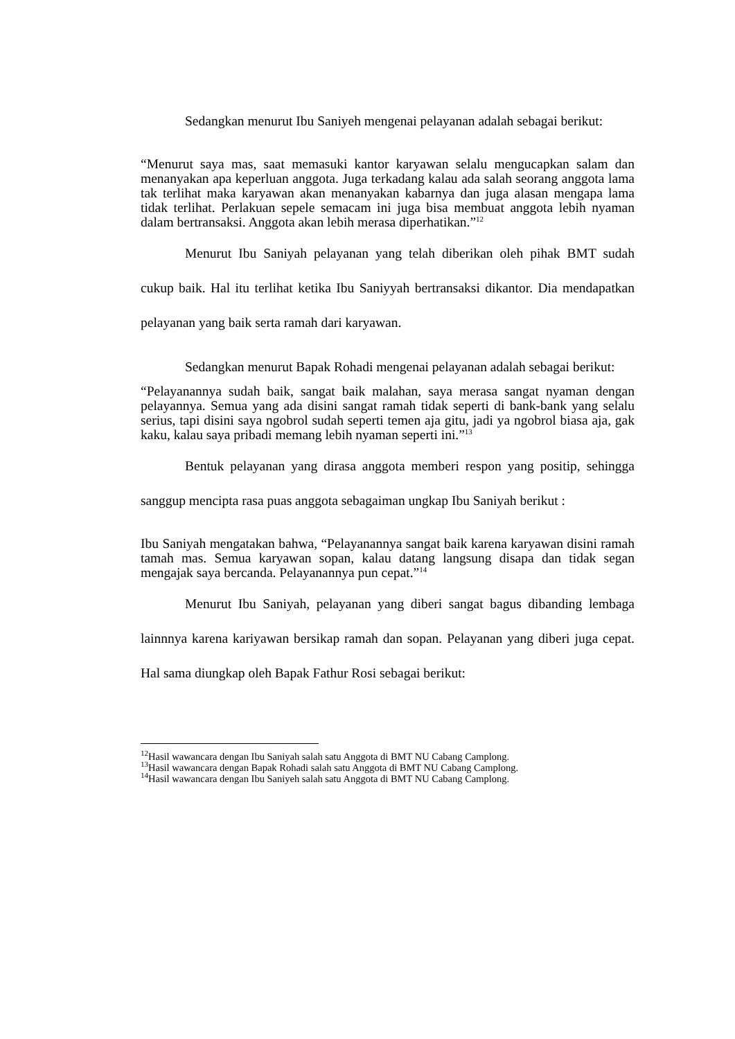Sedangkan menurut Ibu Saniyeh mengenai pelayanan adalah sebagai berikut:
“Menurut saya mas, saat memasuki kantor karyawan selalu mengucapkan salam dan menanyakan apa keperluan anggota. Juga terkadang kalau ada salah seorang anggota lama tak terlihat maka karyawan akan menanyakan kabarnya dan juga alasan mengapa lama tidak terlihat. Perlakuan sepele semacam ini juga bisa membuat anggota lebih nyaman dalam bertransaksi. Anggota akan lebih merasa diperhatikan.”<sup>12</sup>
Menurut Ibu Saniyah pelayanan yang telah diberikan oleh pihak BMT sudah cukup baik. Hal itu terlihat ketika Ibu Saniyyah bertransaksi dikantor. Dia mendapatkan pelayanan yang baik serta ramah dari karyawan.
Sedangkan menurut Bapak Rohadi mengenai pelayanan adalah sebagai berikut:
“Pelayanannya sudah baik, sangat baik malahan, saya merasa sangat nyaman dengan pelayannya. Semua yang ada disini sangat ramah tidak seperti di bank-bank yang selalu serius, tapi disini saya ngobrol sudah seperti temen aja gitu, jadi ya ngobrol biasa aja, gak kaku, kalau saya pribadi memang lebih nyaman seperti ini.”<sup>13</sup>
Bentuk pelayanan yang dirasa anggota memberi respon yang positip, sehingga sanggup mencipta rasa puas anggota sebagaiman ungkap Ibu Saniyah berikut :
Ibu Saniyah mengatakan bahwa, “Pelayanannya sangat baik karena karyawan disini ramah tamah mas. Semua karyawan sopan, kalau datang langsung disapa dan tidak segan mengajak saya bercanda. Pelayanannya pun cepat.”<sup>14</sup>
Menurut Ibu Saniyah, pelayanan yang diberi sangat bagus dibanding lembaga lainnnya karena kariyawan bersikap ramah dan sopan. Pelayanan yang diberi juga cepat. Hal sama diungkap oleh Bapak Fathur Rosi sebagai berikut:
<sup>12</sup> Hasil wawancara dengan Ibu Saniyah salah satu Anggota di BMT NU Cabang Camplong.
<sup>13</sup> Hasil wawancara dengan Bapak Rohadi salah satu Anggota di BMT NU Cabang Camplong.
<sup>14</sup> Hasil wawancara dengan Ibu Saniyeh salah satu Anggota di BMT NU Cabang Camplong.